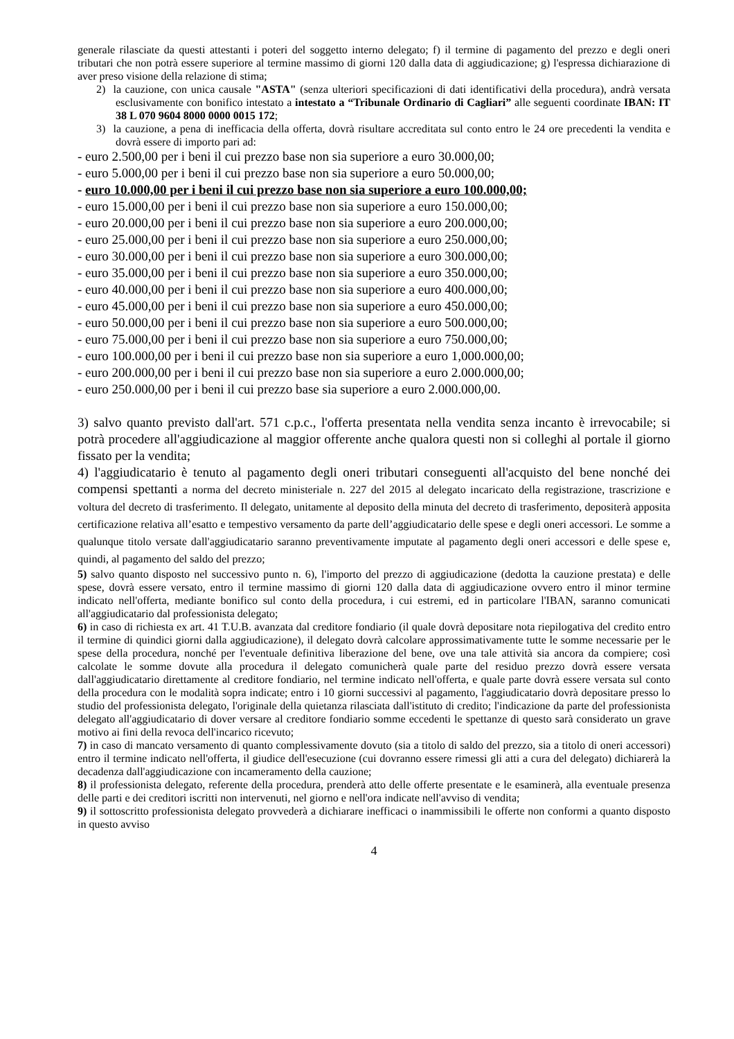generale rilasciate da questi attestanti i poteri del soggetto interno delegato; f) il termine di pagamento del prezzo e degli oneri tributari che non potrà essere superiore al termine massimo di giorni 120 dalla data di aggiudicazione; g) l'espressa dichiarazione di aver preso visione della relazione di stima;
2) la cauzione, con unica causale "ASTA" (senza ulteriori specificazioni di dati identificativi della procedura), andrà versata esclusivamente con bonifico intestato a intestato a “Tribunale Ordinario di Cagliari” alle seguenti coordinate IBAN: IT 38 L 070 9604 8000 0000 0015 172;
3) la cauzione, a pena di inefficacia della offerta, dovrà risultare accreditata sul conto entro le 24 ore precedenti la vendita e dovrà essere di importo pari ad:
- euro 2.500,00 per i beni il cui prezzo base non sia superiore a euro 30.000,00;
- euro 5.000,00 per i beni il cui prezzo base non sia superiore a euro 50.000,00;
- euro 10.000,00 per i beni il cui prezzo base non sia superiore a euro 100.000,00;
- euro 15.000,00 per i beni il cui prezzo base non sia superiore a euro 150.000,00;
- euro 20.000,00 per i beni il cui prezzo base non sia superiore a euro 200.000,00;
- euro 25.000,00 per i beni il cui prezzo base non sia superiore a euro 250.000,00;
- euro 30.000,00 per i beni il cui prezzo base non sia superiore a euro 300.000,00;
- euro 35.000,00 per i beni il cui prezzo base non sia superiore a euro 350.000,00;
- euro 40.000,00 per i beni il cui prezzo base non sia superiore a euro 400.000,00;
- euro 45.000,00 per i beni il cui prezzo base non sia superiore a euro 450.000,00;
- euro 50.000,00 per i beni il cui prezzo base non sia superiore a euro 500.000,00;
- euro 75.000,00 per i beni il cui prezzo base non sia superiore a euro 750.000,00;
- euro 100.000,00 per i beni il cui prezzo base non sia superiore a euro 1,000.000,00;
- euro 200.000,00 per i beni il cui prezzo base non sia superiore a euro 2.000.000,00;
- euro 250.000,00 per i beni il cui prezzo base sia superiore a euro 2.000.000,00.
3) salvo quanto previsto dall'art. 571 c.p.c., l'offerta presentata nella vendita senza incanto è irrevocabile; si potrà procedere all'aggiudicazione al maggior offerente anche qualora questi non si colleghi al portale il giorno fissato per la vendita;
4) l'aggiudicatario è tenuto al pagamento degli oneri tributari conseguenti all'acquisto del bene nonché dei compensi spettanti a norma del decreto ministeriale n. 227 del 2015 al delegato incaricato della registrazione, trascrizione e voltura del decreto di trasferimento. Il delegato, unitamente al deposito della minuta del decreto di trasferimento, depositerà apposita certificazione relativa all’esatto e tempestivo versamento da parte dell’aggiudicatario delle spese e degli oneri accessori. Le somme a qualunque titolo versate dall'aggiudicatario saranno preventivamente imputate al pagamento degli oneri accessori e delle spese e, quindi, al pagamento del saldo del prezzo;
5) salvo quanto disposto nel successivo punto n. 6), l'importo del prezzo di aggiudicazione (dedotta la cauzione prestata) e delle spese, dovrà essere versato, entro il termine massimo di giorni 120 dalla data di aggiudicazione ovvero entro il minor termine indicato nell'offerta, mediante bonifico sul conto della procedura, i cui estremi, ed in particolare l'IBAN, saranno comunicati all'aggiudicatario dal professionista delegato;
6) in caso di richiesta ex art. 41 T.U.B. avanzata dal creditore fondiario (il quale dovrà depositare nota riepilogativa del credito entro il termine di quindici giorni dalla aggiudicazione), il delegato dovrà calcolare approssimativamente tutte le somme necessarie per le spese della procedura, nonché per l'eventuale definitiva liberazione del bene, ove una tale attività sia ancora da compiere; così calcolate le somme dovute alla procedura il delegato comunicherà quale parte del residuo prezzo dovrà essere versata dall'aggiudicatario direttamente al creditore fondiario, nel termine indicato nell'offerta, e quale parte dovrà essere versata sul conto della procedura con le modalità sopra indicate; entro i 10 giorni successivi al pagamento, l'aggiudicatario dovrà depositare presso lo studio del professionista delegato, l'originale della quietanza rilasciata dall'istituto di credito; l'indicazione da parte del professionista delegato all'aggiudicatario di dover versare al creditore fondiario somme eccedenti le spettanze di questo sarà considerato un grave motivo ai fini della revoca dell'incarico ricevuto;
7) in caso di mancato versamento di quanto complessivamente dovuto (sia a titolo di saldo del prezzo, sia a titolo di oneri accessori) entro il termine indicato nell'offerta, il giudice dell'esecuzione (cui dovranno essere rimessi gli atti a cura del delegato) dichiarerà la decadenza dall'aggiudicazione con incameramento della cauzione;
8) il professionista delegato, referente della procedura, prenderà atto delle offerte presentate e le esaminerà, alla eventuale presenza delle parti e dei creditori iscritti non intervenuti, nel giorno e nell'ora indicate nell'avviso di vendita;
9) il sottoscritto professionista delegato provvederà a dichiarare inefficaci o inammissibili le offerte non conformi a quanto disposto in questo avviso
4